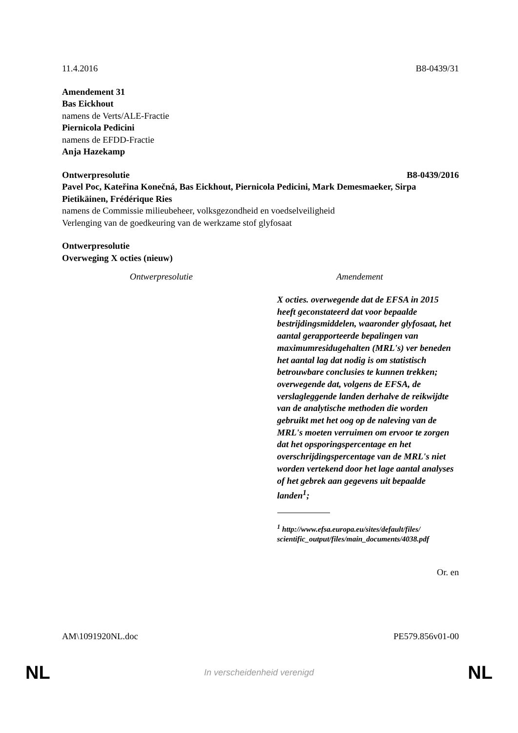11.4.2016 B8-0439/31
Amendement 31
Bas Eickhout
namens de Verts/ALE-Fractie
Piernicola Pedicini
namens de EFDD-Fractie
Anja Hazekamp
Ontwerpresolutie B8-0439/2016
Pavel Poc, Kateřina Konečná, Bas Eickhout, Piernicola Pedicini, Mark Demesmaeker, Sirpa Pietikäinen, Frédérique Ries
namens de Commissie milieubeheer, volksgezondheid en voedselveiligheid
Verlenging van de goedkeuring van de werkzame stof glyfosaat
Ontwerpresolutie
Overweging X octies (nieuw)
| Ontwerpresolutie | Amendement |
| --- | --- |
| | X octies. overwegende dat de EFSA in 2015 heeft geconstateerd dat voor bepaalde bestrijdingsmiddelen, waaronder glyfosaat, het aantal gerapporteerde bepalingen van maximumresidugehalten (MRL's) ver beneden het aantal lag dat nodig is om statistisch betrouwbare conclusies te kunnen trekken; overwegende dat, volgens de EFSA, de verslagleggende landen derhalve de reikwijdte van de analytische methoden die worden gebruikt met het oog op de naleving van de MRL's moeten verruimen om ervoor te zorgen dat het opsporingspercentage en het overschrijdingspercentage van de MRL's niet worden vertekend door het lage aantal analyses of het gebrek aan gegevens uit bepaalde landen<sup>1</sup>; <sup>1</sup> http://www.efsa.europa.eu/sites/default/files/ scientific_output/files/main_documents/4038.pdf |
Or. en
AM\1091920NL.doc PE579.856v01-00
NL In verscheidenheid verenigd NL